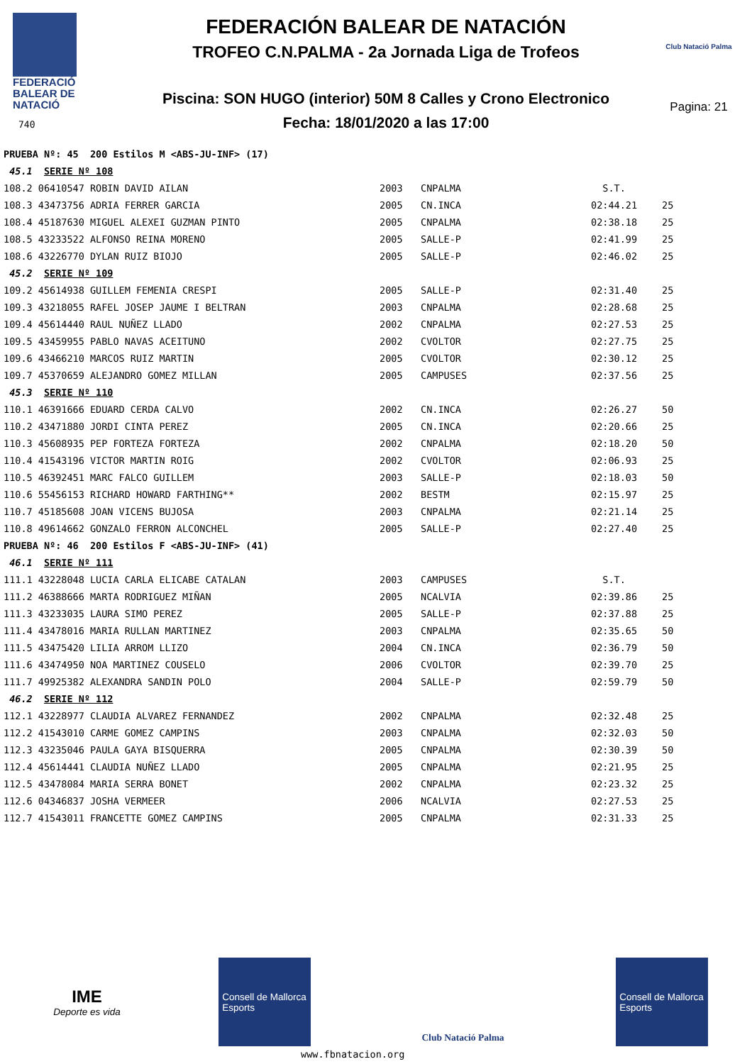FEDERACIÓ
BALEAR DE
NATACIÓ
740
FEDERACIÓN BALEAR DE NATACIÓN
TROFEO C.N.PALMA - 2a Jornada Liga de Trofeos
Piscina: SON HUGO (interior) 50M 8 Calles y Crono Electronico
Fecha: 18/01/2020 a las 17:00
Club Natació Palma
Pagina: 21
| PRUEBA Nº: 45 200 Estilos M <ABS-JU-INF> (17) | | | | |
| 45.1 SERIE Nº 108 | | | | |
| 108.2 06410547 ROBIN DAVID AILAN | 2003 | CNPALMA | S.T. | |
| 108.3 43473756 ADRIA FERRER GARCIA | 2005 | CN.INCA | 02:44.21 | 25 |
| 108.4 45187630 MIGUEL ALEXEI GUZMAN PINTO | 2005 | CNPALMA | 02:38.18 | 25 |
| 108.5 43233522 ALFONSO REINA MORENO | 2005 | SALLE-P | 02:41.99 | 25 |
| 108.6 43226770 DYLAN RUIZ BIOJO | 2005 | SALLE-P | 02:46.02 | 25 |
| 45.2 SERIE Nº 109 | | | | |
| 109.2 45614938 GUILLEM FEMENIA CRESPI | 2005 | SALLE-P | 02:31.40 | 25 |
| 109.3 43218055 RAFEL JOSEP JAUME I BELTRAN | 2003 | CNPALMA | 02:28.68 | 25 |
| 109.4 45614440 RAUL NUÑEZ LLADO | 2002 | CNPALMA | 02:27.53 | 25 |
| 109.5 43459955 PABLO NAVAS ACEITUNO | 2002 | CVOLTOR | 02:27.75 | 25 |
| 109.6 43466210 MARCOS RUIZ MARTIN | 2005 | CVOLTOR | 02:30.12 | 25 |
| 109.7 45370659 ALEJANDRO GOMEZ MILLAN | 2005 | CAMPUSES | 02:37.56 | 25 |
| 45.3 SERIE Nº 110 | | | | |
| 110.1 46391666 EDUARD CERDA CALVO | 2002 | CN.INCA | 02:26.27 | 50 |
| 110.2 43471880 JORDI CINTA PEREZ | 2005 | CN.INCA | 02:20.66 | 25 |
| 110.3 45608935 PEP FORTEZA FORTEZA | 2002 | CNPALMA | 02:18.20 | 50 |
| 110.4 41543196 VICTOR MARTIN ROIG | 2002 | CVOLTOR | 02:06.93 | 25 |
| 110.5 46392451 MARC FALCO GUILLEM | 2003 | SALLE-P | 02:18.03 | 50 |
| 110.6 55456153 RICHARD HOWARD FARTHING** | 2002 | BESTM | 02:15.97 | 25 |
| 110.7 45185608 JOAN VICENS BUJOSA | 2003 | CNPALMA | 02:21.14 | 25 |
| 110.8 49614662 GONZALO FERRON ALCONCHEL | 2005 | SALLE-P | 02:27.40 | 25 |
| PRUEBA Nº: 46 200 Estilos F <ABS-JU-INF> (41) | | | | |
| 46.1 SERIE Nº 111 | | | | |
| 111.1 43228048 LUCIA CARLA ELICABE CATALAN | 2003 | CAMPUSES | S.T. | |
| 111.2 46388666 MARTA RODRIGUEZ MIÑAN | 2005 | NCALVIA | 02:39.86 | 25 |
| 111.3 43233035 LAURA SIMO PEREZ | 2005 | SALLE-P | 02:37.88 | 25 |
| 111.4 43478016 MARIA RULLAN MARTINEZ | 2003 | CNPALMA | 02:35.65 | 50 |
| 111.5 43475420 LILIA ARROM LLIZO | 2004 | CN.INCA | 02:36.79 | 50 |
| 111.6 43474950 NOA MARTINEZ COUSELO | 2006 | CVOLTOR | 02:39.70 | 25 |
| 111.7 49925382 ALEXANDRA SANDIN POLO | 2004 | SALLE-P | 02:59.79 | 50 |
| 46.2 SERIE Nº 112 | | | | |
| 112.1 43228977 CLAUDIA ALVAREZ FERNANDEZ | 2002 | CNPALMA | 02:32.48 | 25 |
| 112.2 41543010 CARME GOMEZ CAMPINS | 2003 | CNPALMA | 02:32.03 | 50 |
| 112.3 43235046 PAULA GAYA BISQUERRA | 2005 | CNPALMA | 02:30.39 | 50 |
| 112.4 45614441 CLAUDIA NUÑEZ LLADO | 2005 | CNPALMA | 02:21.95 | 25 |
| 112.5 43478084 MARIA SERRA BONET | 2002 | CNPALMA | 02:23.32 | 25 |
| 112.6 04346837 JOSHA VERMEER | 2006 | NCALVIA | 02:27.53 | 25 |
| 112.7 41543011 FRANCETTE GOMEZ CAMPINS | 2005 | CNPALMA | 02:31.33 | 25 |
IME
Deporte es vida
Consell de Mallorca
Esports
Club Natació Palma
Consell de Mallorca
Esports
www.fbnatacion.org